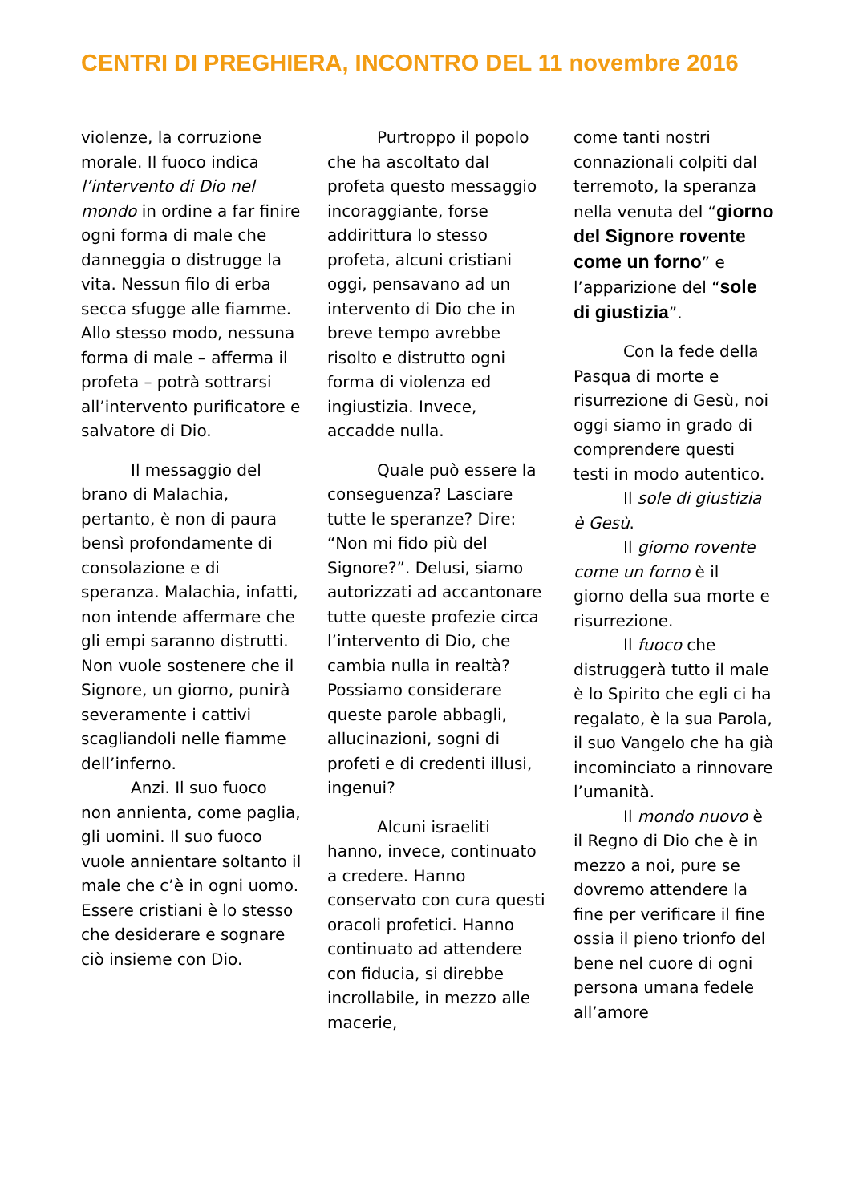CENTRI DI PREGHIERA, INCONTRO DEL 11 novembre 2016
violenze, la corruzione morale. Il fuoco indica l’intervento di Dio nel mondo in ordine a far finire ogni forma di male che danneggia o distrugge la vita. Nessun filo di erba secca sfugge alle fiamme. Allo stesso modo, nessuna forma di male – afferma il profeta – potrà sottrarsi all’intervento purificatore e salvatore di Dio.
Il messaggio del brano di Malachia, pertanto, è non di paura bensì profondamente di consolazione e di speranza. Malachia, infatti, non intende affermare che gli empi saranno distrutti. Non vuole sostenere che il Signore, un giorno, punirà severamente i cattivi scagliandoli nelle fiamme dell’inferno.
Anzi. Il suo fuoco non annienta, come paglia, gli uomini. Il suo fuoco vuole annientare soltanto il male che c’è in ogni uomo. Essere cristiani è lo stesso che desiderare e sognare ciò insieme con Dio.
Purtroppo il popolo che ha ascoltato dal profeta questo messaggio incoraggiante, forse addirittura lo stesso profeta, alcuni cristiani oggi, pensavano ad un intervento di Dio che in breve tempo avrebbe risolto e distrutto ogni forma di violenza ed ingiustizia. Invece, accadde nulla.
Quale può essere la conseguenza? Lasciare tutte le speranze? Dire: “Non mi fido più del Signore?”. Delusi, siamo autorizzati ad accantonare tutte queste profezie circa l’intervento di Dio, che cambia nulla in realtà? Possiamo considerare queste parole abbagli, allucinazioni, sogni di profeti e di credenti illusi, ingenui?
Alcuni israeliti hanno, invece, continuato a credere. Hanno conservato con cura questi oracoli profetici. Hanno continuato ad attendere con fiducia, si direbbe incrollabile, in mezzo alle macerie,
come tanti nostri connazionali colpiti dal terremoto, la speranza nella venuta del “giorno del Signore rovente come un forno” e l’apparizione del “sole di giustizia”.
Con la fede della Pasqua di morte e risurrezione di Gesù, noi oggi siamo in grado di comprendere questi testi in modo autentico.
Il sole di giustizia è Gesù.
Il giorno rovente come un forno è il giorno della sua morte e risurrezione.
Il fuoco che distruggerà tutto il male è lo Spirito che egli ci ha regalato, è la sua Parola, il suo Vangelo che ha già incominciato a rinnovare l’umanità.
Il mondo nuovo è il Regno di Dio che è in mezzo a noi, pure se dovremo attendere la fine per verificare il fine ossia il pieno trionfo del bene nel cuore di ogni persona umana fedele all’amore